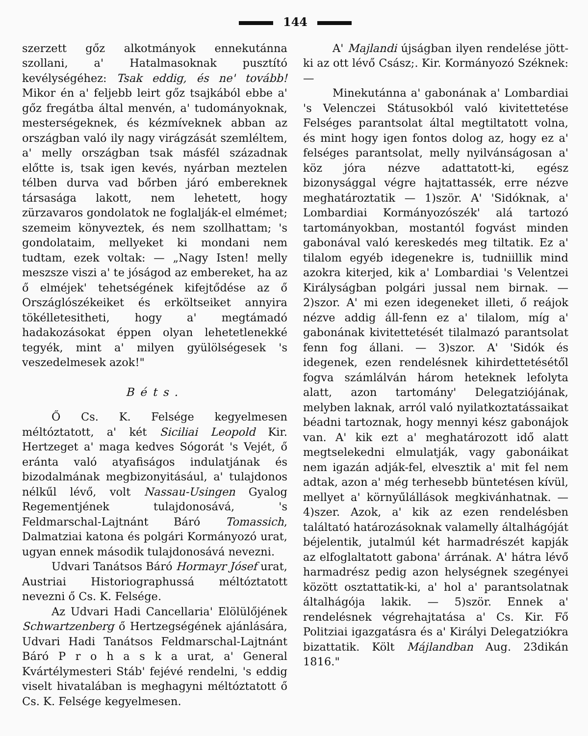144
szerzett gőz alkotmányok ennekutánna szollani, a' Hatalmasoknak pusztító kevélységéhez: Tsak eddig, és ne' tovább! Mikor én a' feljebb leirt gőz tsajkából ebbe a' gőz fregátba által menvén, a' tudományoknak, mesterségeknek, és kézmíveknek abban az országban való ily nagy virágzását szemléltem, a' melly országban tsak másfél századnak előtte is, tsak igen kevés, nyárban meztelen télben durva vad bőrben járó embereknek társasága lakott, nem lehetett, hogy zürzavaros gondolatok ne foglalják-el elmémet; szemeim könyveztek, és nem szollhattam; 's gondolataim, mellyeket ki mondani nem tudtam, ezek voltak: — „Nagy Isten! melly meszsze viszi a' te jóságod az embereket, ha az ő elméjek' tehetségének kifejtődése az ő Országlószékeiket és erköltseiket annyira tökélletesitheti, hogy a' megtámadó hadakozásokat éppen olyan lehetetlenekké tegyék, mint a' milyen gyülölségesek 's veszedelmesek azok!"
Béts.
Ő Cs. K. Felsége kegyelmesen méltóztatott, a' két Siciliai Leopold Kir. Hertzeget a' maga kedves Sógorát 's Vejét, ő eránta való atyafiságos indulatjának és bizodalmának megbizonyitásául, a' tulajdonos nélkűl lévő, volt Nassau-Usingen Gyalog Regementjének tulajdonosává, 's Feldmarschal-Lajtnánt Báró Tomassich, Dalmatziai katona és polgári Kormányozó urat, ugyan ennek második tulajdonosává nevezni.
Udvari Tanátsos Báró Hormayr Jósef urat, Austriai Historiographussá méltóztatott nevezni ő Cs. K. Felsége.
Az Udvari Hadi Cancellaria' Elölülőjének Schwartzenberg ő Hertzegségének ajánlására, Udvari Hadi Tanátsos Feldmarschal-Lajtnánt Báró P r o h a s k a urat, a' General Kvártélymesteri Stáb' fejévé rendelni, 's eddig viselt hivatalában is meghagyni méltóztatott ő Cs. K. Felsége kegyelmesen.
A' Majlandi újságban ilyen rendelése jött-ki az ott lévő Csász;. Kir. Kormányozó Széknek: —
Minekutánna a' gabonának a' Lombardiai 's Velenczei Státusokból való kivitettetése Felséges parantsolat által megtiltatott volna, és mint hogy igen fontos dolog az, hogy ez a' felséges parantsolat, melly nyilvánságosan a' köz jóra nézve adattatott-ki, egész bizonysággal végre hajtattassék, erre nézve meghatároztatik — 1)ször. A' 'Sidóknak, a' Lombardiai Kormányozószék' alá tartozó tartományokban, mostantól fogvást minden gabonával való kereskedés meg tiltatik. Ez a' tilalom egyéb idegenekre is, tudniillik mind azokra kiterjed, kik a' Lombardiai 's Velentzei Királyságban polgári jussal nem birnak. — 2)szor. A' mi ezen idegeneket illeti, ő reájok nézve addig áll-fenn ez a' tilalom, míg a' gabonának kivitettetését tilalmazó parantsolat fenn fog állani. — 3)szor. A' 'Sidók és idegenek, ezen rendelésnek kihirdettetésétől fogva számlálván három heteknek lefolyta alatt, azon tartomány' Delegatziójának, melyben laknak, arról való nyilatkoztatássaikat béadni tartoznak, hogy mennyi kész gabonájok van. A' kik ezt a' meghatározott idő alatt megtselekedni elmulatják, vagy gabonáikat nem igazán adják-fel, elvesztik a' mit fel nem adtak, azon a' még terhesebb büntetésen kívül, mellyet a' környűlállások megkivánhatnak. — 4)szer. Azok, a' kik az ezen rendelésben találtató határozásoknak valamelly általhágóját béjelentik, jutalmúl két harmadrészét kapják az elfoglaltatott gabona' árrának. A' hátra lévő harmadrész pedig azon helységnek szegényei között osztattatik-ki, a' hol a' parantsolatnak általhágója lakik. — 5)ször. Ennek a' rendelésnek végrehajtatása a' Cs. Kir. Fő Politziai igazgatásra és a' Királyi Delegatziókra bizattatik. Költ Májlandban Aug. 23dikán 1816."